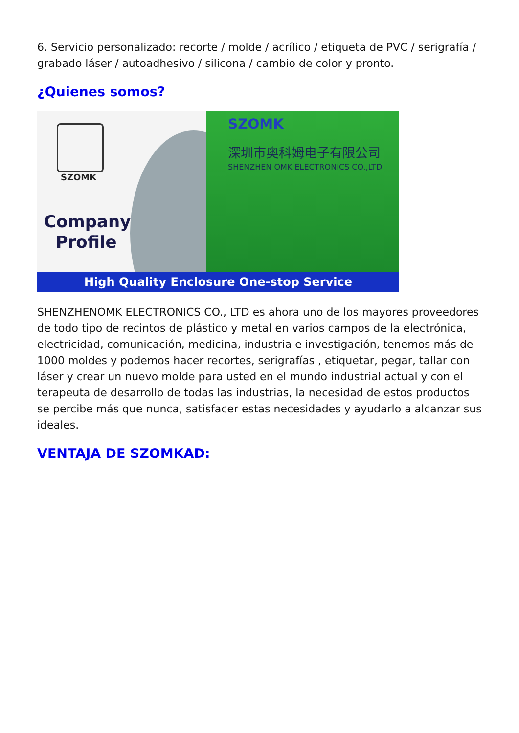6. Servicio personalizado: recorte / molde / acrílico / etiqueta de PVC / serigrafía / grabado láser / autoadhesivo / silicona / cambio de color y pronto.
¿Quienes somos?
SZOMK
Company
Profile
SZOMK
深圳市奥科姆电子有限公司
SHENZHEN OMK ELECTRONICS CO.,LTD
High Quality Enclosure One-stop Service
SHENZHENOMK ELECTRONICS CO., LTD es ahora uno de los mayores proveedores de todo tipo de recintos de plástico y metal en varios campos de la electrónica, electricidad, comunicación, medicina, industria e investigación, tenemos más de 1000 moldes y podemos hacer recortes, serigrafías , etiquetar, pegar, tallar con láser y crear un nuevo molde para usted en el mundo industrial actual y con el terapeuta de desarrollo de todas las industrias, la necesidad de estos productos se percibe más que nunca, satisfacer estas necesidades y ayudarlo a alcanzar sus ideales.
VENTAJA DE SZOMKAD: